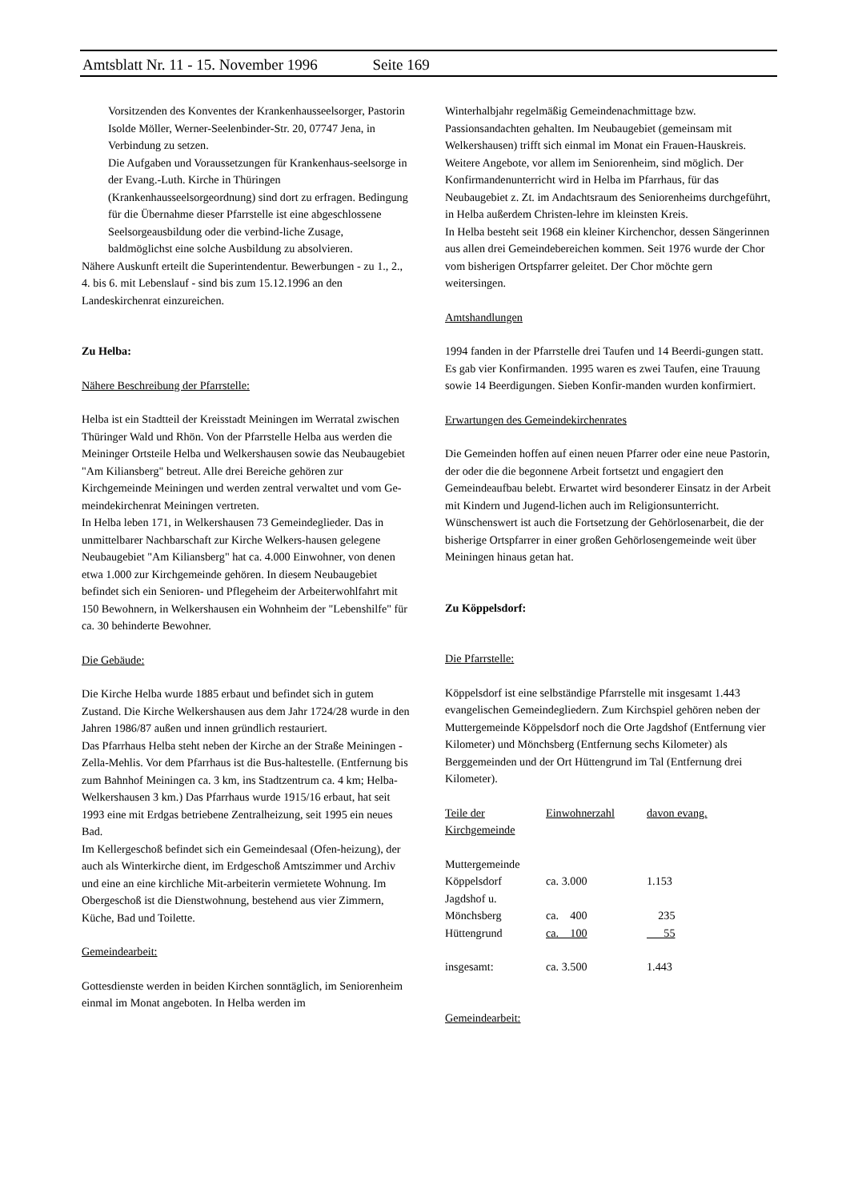Amtsblatt Nr. 11 - 15. November 1996 Seite 169
Vorsitzenden des Konventes der Krankenhausseelsorger, Pastorin Isolde Möller, Werner-Seelenbinder-Str. 20, 07747 Jena, in Verbindung zu setzen.
Die Aufgaben und Voraussetzungen für Krankenhaus-seelsorge in der Evang.-Luth. Kirche in Thüringen (Krankenhausseelsorgeordnung) sind dort zu erfragen. Bedingung für die Übernahme dieser Pfarrstelle ist eine abgeschlossene Seelsorgeausbildung oder die verbind-liche Zusage, baldmöglichst eine solche Ausbildung zu absolvieren.
Nähere Auskunft erteilt die Superintendentur. Bewerbungen - zu 1., 2., 4. bis 6. mit Lebenslauf - sind bis zum 15.12.1996 an den Landeskirchenrat einzureichen.
Zu Helba:
Nähere Beschreibung der Pfarrstelle:
Helba ist ein Stadtteil der Kreisstadt Meiningen im Werratal zwischen Thüringer Wald und Rhön. Von der Pfarrstelle Helba aus werden die Meininger Ortsteile Helba und Welkershausen sowie das Neubaugebiet "Am Kiliansberg" betreut. Alle drei Bereiche gehören zur Kirchgemeinde Meiningen und werden zentral verwaltet und vom Ge-meindekirchenrat Meiningen vertreten.
In Helba leben 171, in Welkershausen 73 Gemeindeglieder. Das in unmittelbarer Nachbarschaft zur Kirche Welkers-hausen gelegene Neubaugebiet "Am Kiliansberg" hat ca. 4.000 Einwohner, von denen etwa 1.000 zur Kirchgemeinde gehören. In diesem Neubaugebiet befindet sich ein Senioren- und Pflegeheim der Arbeiterwohlfahrt mit 150 Bewohnern, in Welkershausen ein Wohnheim der "Lebenshilfe" für ca. 30 behinderte Bewohner.
Die Gebäude:
Die Kirche Helba wurde 1885 erbaut und befindet sich in gutem Zustand. Die Kirche Welkershausen aus dem Jahr 1724/28 wurde in den Jahren 1986/87 außen und innen gründlich restauriert.
Das Pfarrhaus Helba steht neben der Kirche an der Straße Meiningen - Zella-Mehlis. Vor dem Pfarrhaus ist die Bus-haltestelle. (Entfernung bis zum Bahnhof Meiningen ca. 3 km, ins Stadtzentrum ca. 4 km; Helba-Welkershausen 3 km.) Das Pfarrhaus wurde 1915/16 erbaut, hat seit 1993 eine mit Erdgas betriebene Zentralheizung, seit 1995 ein neues Bad.
Im Kellergeschoß befindet sich ein Gemeindesaal (Ofen-heizung), der auch als Winterkirche dient, im Erdgeschoß Amtszimmer und Archiv und eine an eine kirchliche Mit-arbeiterin vermietete Wohnung. Im Obergeschoß ist die Dienstwohnung, bestehend aus vier Zimmern, Küche, Bad und Toilette.
Gemeindearbeit:
Gottesdienste werden in beiden Kirchen sonntäglich, im Seniorenheim einmal im Monat angeboten. In Helba werden im
Winterhalbjahr regelmäßig Gemeindenachmittage bzw. Passionsandachten gehalten. Im Neubaugebiet (gemeinsam mit Welkershausen) trifft sich einmal im Monat ein Frauen-Hauskreis. Weitere Angebote, vor allem im Seniorenheim, sind möglich. Der Konfirmandenunterricht wird in Helba im Pfarrhaus, für das Neubaugebiet z. Zt. im Andachtsraum des Seniorenheims durchgeführt, in Helba außerdem Christen-lehre im kleinsten Kreis.
In Helba besteht seit 1968 ein kleiner Kirchenchor, dessen Sängerinnen aus allen drei Gemeindebereichen kommen. Seit 1976 wurde der Chor vom bisherigen Ortspfarrer geleitet. Der Chor möchte gern weitersingen.
Amtshandlungen
1994 fanden in der Pfarrstelle drei Taufen und 14 Beerdi-gungen statt. Es gab vier Konfirmanden. 1995 waren es zwei Taufen, eine Trauung sowie 14 Beerdigungen. Sieben Konfir-manden wurden konfirmiert.
Erwartungen des Gemeindekirchenrates
Die Gemeinden hoffen auf einen neuen Pfarrer oder eine neue Pastorin, der oder die die begonnene Arbeit fortsetzt und engagiert den Gemeindeaufbau belebt. Erwartet wird besonderer Einsatz in der Arbeit mit Kindern und Jugend-lichen auch im Religionsunterricht. Wünschenswert ist auch die Fortsetzung der Gehörlosenarbeit, die der bisherige Ortspfarrer in einer großen Gehörlosengemeinde weit über Meiningen hinaus getan hat.
Zu Köppelsdorf:
Die Pfarrstelle:
Köppelsdorf ist eine selbständige Pfarrstelle mit insgesamt 1.443 evangelischen Gemeindegliedern. Zum Kirchspiel gehören neben der Muttergemeinde Köppelsdorf noch die Orte Jagdshof (Entfernung vier Kilometer) und Mönchsberg (Entfernung sechs Kilometer) als Berggemeinden und der Ort Hüttengrund im Tal (Entfernung drei Kilometer).
| Teile der Kirchgemeinde | Einwohnerzahl | davon evang. |
| Muttergemeinde | | |
| Köppelsdorf | ca. 3.000 | 1.153 |
| Jagdshof u. | | |
| Mönchsberg | ca. 400 | 235 |
| Hüttengrund | ca. 100 | 55 |
| insgesamt: | ca. 3.500 | 1.443 |
Gemeindearbeit: